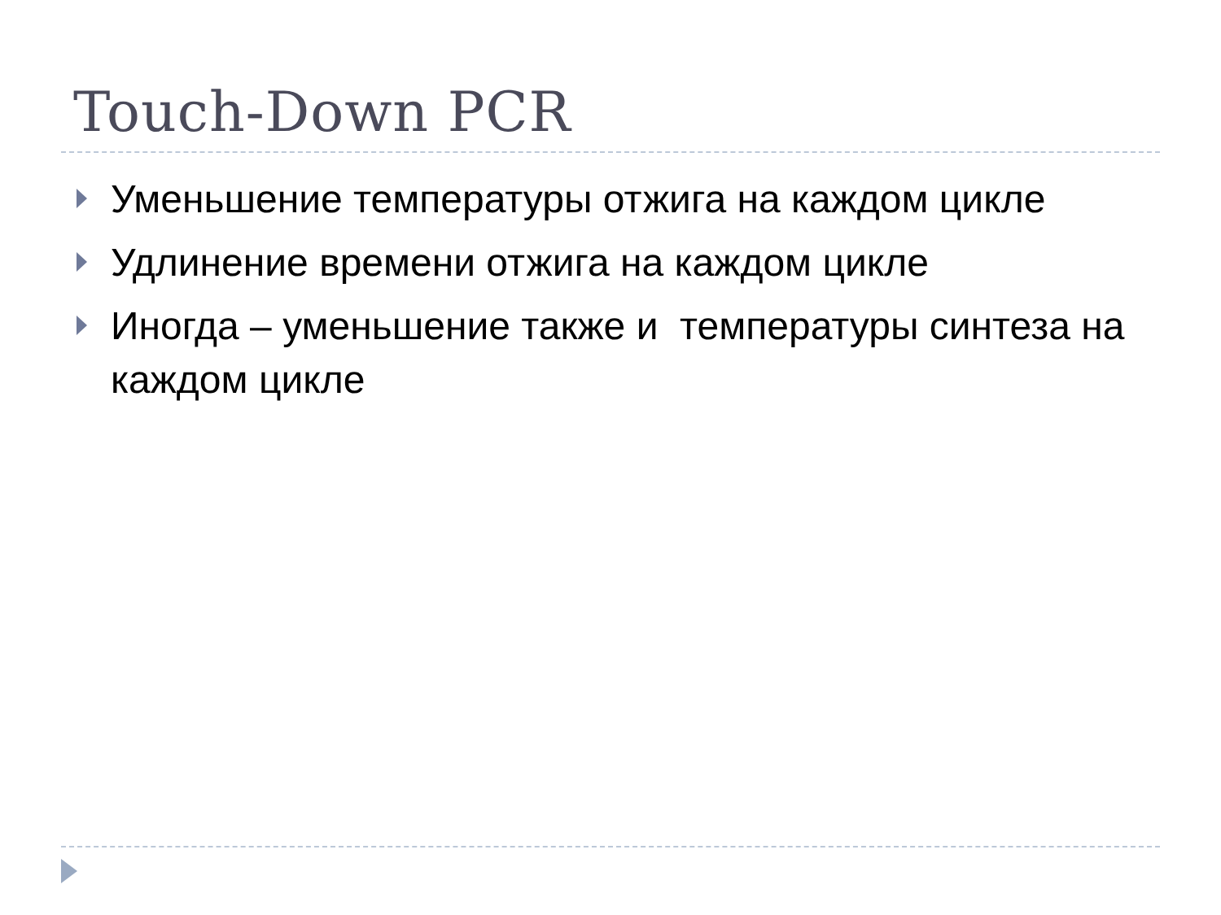Touch-Down PCR
Уменьшение температуры отжига на каждом цикле
Удлинение времени отжига на каждом цикле
Иногда – уменьшение также и температуры синтеза на каждом цикле